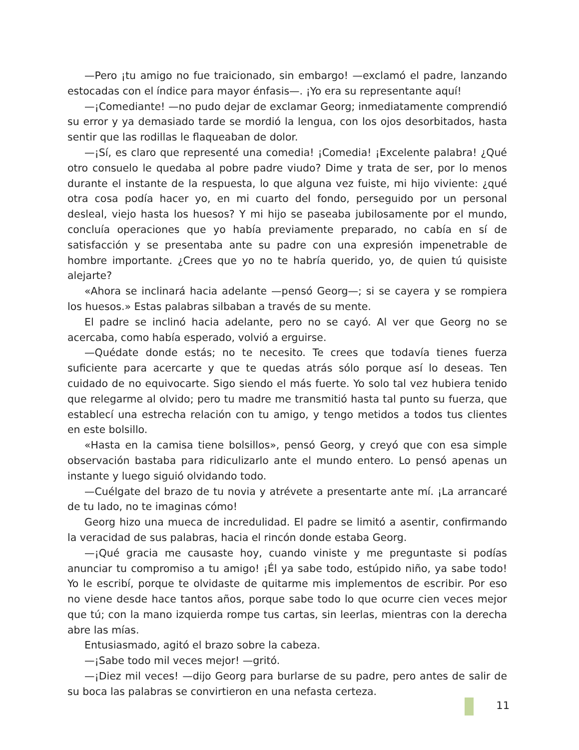—Pero ¡tu amigo no fue traicionado, sin embargo! —exclamó el padre, lanzando estocadas con el índice para mayor énfasis—. ¡Yo era su representante aquí!
—¡Comediante! —no pudo dejar de exclamar Georg; inmediatamente comprendió su error y ya demasiado tarde se mordió la lengua, con los ojos desorbitados, hasta sentir que las rodillas le flaqueaban de dolor.
—¡Sí, es claro que representé una comedia! ¡Comedia! ¡Excelente palabra! ¿Qué otro consuelo le quedaba al pobre padre viudo? Dime y trata de ser, por lo menos durante el instante de la respuesta, lo que alguna vez fuiste, mi hijo viviente: ¿qué otra cosa podía hacer yo, en mi cuarto del fondo, perseguido por un personal desleal, viejo hasta los huesos? Y mi hijo se paseaba jubilosamente por el mundo, concluía operaciones que yo había previamente preparado, no cabía en sí de satisfacción y se presentaba ante su padre con una expresión impenetrable de hombre importante. ¿Crees que yo no te habría querido, yo, de quien tú quisiste alejarte?
«Ahora se inclinará hacia adelante —pensó Georg—; si se cayera y se rompiera los huesos.» Estas palabras silbaban a través de su mente.
El padre se inclinó hacia adelante, pero no se cayó. Al ver que Georg no se acercaba, como había esperado, volvió a erguirse.
—Quédate donde estás; no te necesito. Te crees que todavía tienes fuerza suficiente para acercarte y que te quedas atrás sólo porque así lo deseas. Ten cuidado de no equivocarte. Sigo siendo el más fuerte. Yo solo tal vez hubiera tenido que relegarme al olvido; pero tu madre me transmitió hasta tal punto su fuerza, que establecí una estrecha relación con tu amigo, y tengo metidos a todos tus clientes en este bolsillo.
«Hasta en la camisa tiene bolsillos», pensó Georg, y creyó que con esa simple observación bastaba para ridiculizarlo ante el mundo entero. Lo pensó apenas un instante y luego siguió olvidando todo.
—Cuélgate del brazo de tu novia y atrévete a presentarte ante mí. ¡La arrancaré de tu lado, no te imaginas cómo!
Georg hizo una mueca de incredulidad. El padre se limitó a asentir, confirmando la veracidad de sus palabras, hacia el rincón donde estaba Georg.
—¡Qué gracia me causaste hoy, cuando viniste y me preguntaste si podías anunciar tu compromiso a tu amigo! ¡Él ya sabe todo, estúpido niño, ya sabe todo! Yo le escribí, porque te olvidaste de quitarme mis implementos de escribir. Por eso no viene desde hace tantos años, porque sabe todo lo que ocurre cien veces mejor que tú; con la mano izquierda rompe tus cartas, sin leerlas, mientras con la derecha abre las mías.
Entusiasmado, agitó el brazo sobre la cabeza.
—¡Sabe todo mil veces mejor! —gritó.
—¡Diez mil veces! —dijo Georg para burlarse de su padre, pero antes de salir de su boca las palabras se convirtieron en una nefasta certeza.
11